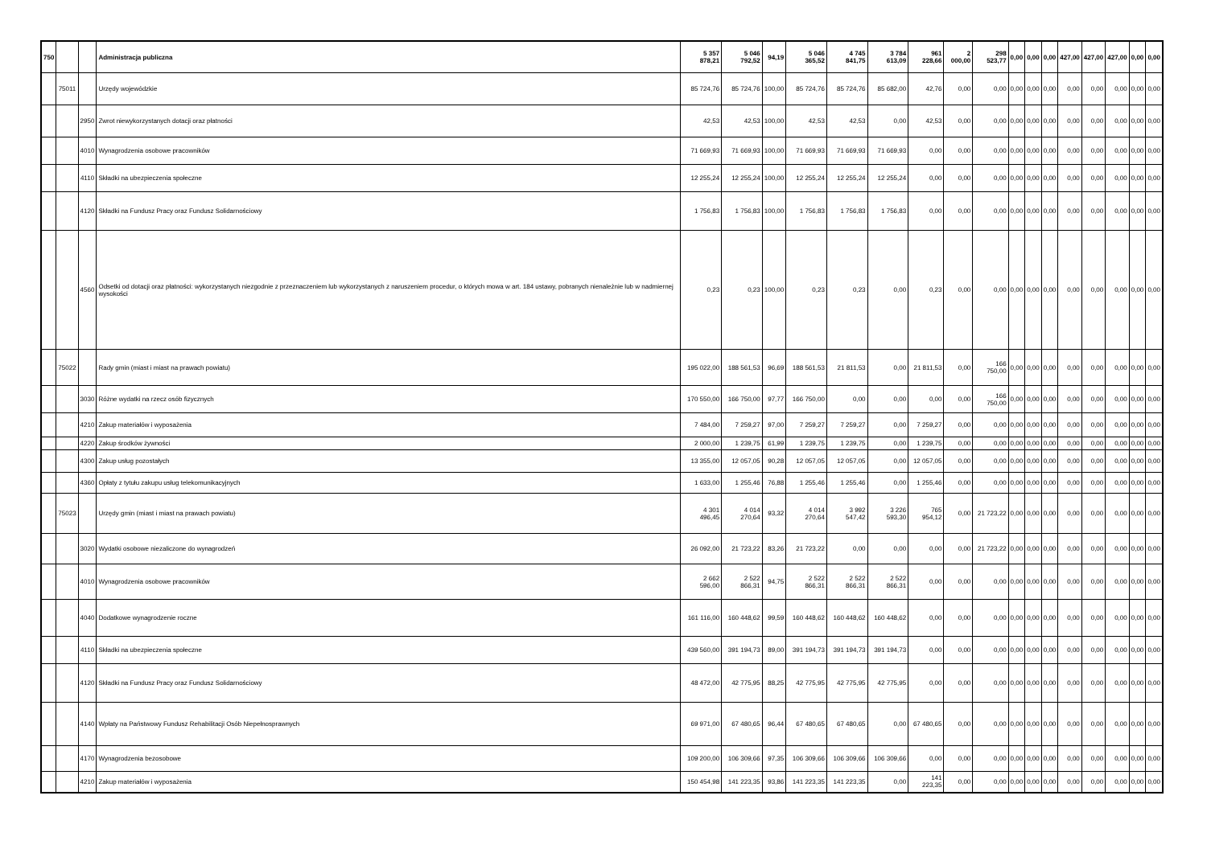| 750 | | | Administracja publiczna | 5 357 878,21 | 5 046 792,52 | 94,19 | 5 046 365,52 | 4 745 841,75 | 3 784 613,09 | 961 228,66 | 2 000,00 | 298 523,77 | 0,00 | 0,00 | 0,00 | 427,00 | 427,00 | 427,00 | 0,00 | 0,00 |
| | 75011 | | Urzędy wojewódzkie | 85 724,76 | 85 724,76 | 100,00 | 85 724,76 | 85 724,76 | 85 682,00 | 42,76 | 0,00 | 0,00 | 0,00 | 0,00 | 0,00 | 0,00 | 0,00 | 0,00 | 0,00 | 0,00 |
| | | 2950 | Zwrot niewykorzystanych dotacji oraz płatności | 42,53 | 42,53 | 100,00 | 42,53 | 42,53 | 0,00 | 42,53 | 0,00 | 0,00 | 0,00 | 0,00 | 0,00 | 0,00 | 0,00 | 0,00 | 0,00 | 0,00 |
| | | 4010 | Wynagrodzenia osobowe pracowników | 71 669,93 | 71 669,93 | 100,00 | 71 669,93 | 71 669,93 | 71 669,93 | 0,00 | 0,00 | 0,00 | 0,00 | 0,00 | 0,00 | 0,00 | 0,00 | 0,00 | 0,00 | 0,00 |
| | | 4110 | Składki na ubezpieczenia społeczne | 12 255,24 | 12 255,24 | 100,00 | 12 255,24 | 12 255,24 | 12 255,24 | 0,00 | 0,00 | 0,00 | 0,00 | 0,00 | 0,00 | 0,00 | 0,00 | 0,00 | 0,00 | 0,00 |
| | | 4120 | Składki na Fundusz Pracy oraz Fundusz Solidarnościowy | 1 756,83 | 1 756,83 | 100,00 | 1 756,83 | 1 756,83 | 1 756,83 | 0,00 | 0,00 | 0,00 | 0,00 | 0,00 | 0,00 | 0,00 | 0,00 | 0,00 | 0,00 | 0,00 |
| | | 4560 | Odsetki od dotacji oraz płatności: wykorzystanych niezgodnie z przeznaczeniem lub wykorzystanych z naruszeniem procedur, o których mowa w art. 184 ustawy, pobranych nienależnie lub w nadmiernej wysokości | 0,23 | 0,23 | 100,00 | 0,23 | 0,23 | 0,00 | 0,23 | 0,00 | 0,00 | 0,00 | 0,00 | 0,00 | 0,00 | 0,00 | 0,00 | 0,00 | 0,00 |
| | 75022 | | Rady gmin (miast i miast na prawach powiatu) | 195 022,00 | 188 561,53 | 96,69 | 188 561,53 | 21 811,53 | 0,00 | 21 811,53 | 0,00 | 166 750,00 | 0,00 | 0,00 | 0,00 | 0,00 | 0,00 | 0,00 | 0,00 | 0,00 |
| | | 3030 | Różne wydatki na rzecz osób fizycznych | 170 550,00 | 166 750,00 | 97,77 | 166 750,00 | 0,00 | 0,00 | 0,00 | 0,00 | 166 750,00 | 0,00 | 0,00 | 0,00 | 0,00 | 0,00 | 0,00 | 0,00 | 0,00 |
| | | 4210 | Zakup materiałów i wyposażenia | 7 484,00 | 7 259,27 | 97,00 | 7 259,27 | 7 259,27 | 0,00 | 7 259,27 | 0,00 | 0,00 | 0,00 | 0,00 | 0,00 | 0,00 | 0,00 | 0,00 | 0,00 | 0,00 |
| | | 4220 | Zakup środków żywności | 2 000,00 | 1 239,75 | 61,99 | 1 239,75 | 1 239,75 | 0,00 | 1 239,75 | 0,00 | 0,00 | 0,00 | 0,00 | 0,00 | 0,00 | 0,00 | 0,00 | 0,00 | 0,00 |
| | | 4300 | Zakup usług pozostałych | 13 355,00 | 12 057,05 | 90,28 | 12 057,05 | 12 057,05 | 0,00 | 12 057,05 | 0,00 | 0,00 | 0,00 | 0,00 | 0,00 | 0,00 | 0,00 | 0,00 | 0,00 | 0,00 |
| | | 4360 | Opłaty z tytułu zakupu usług telekomunikacyjnych | 1 633,00 | 1 255,46 | 76,88 | 1 255,46 | 1 255,46 | 0,00 | 1 255,46 | 0,00 | 0,00 | 0,00 | 0,00 | 0,00 | 0,00 | 0,00 | 0,00 | 0,00 | 0,00 |
| | 75023 | | Urzędy gmin (miast i miast na prawach powiatu) | 4 301 496,45 | 4 014 270,64 | 93,32 | 4 014 270,64 | 3 992 547,42 | 3 226 593,30 | 765 954,12 | 0,00 | 21 723,22 | 0,00 | 0,00 | 0,00 | 0,00 | 0,00 | 0,00 | 0,00 | 0,00 |
| | | 3020 | Wydatki osobowe niezaliczone do wynagrodzeń | 26 092,00 | 21 723,22 | 83,26 | 21 723,22 | 0,00 | 0,00 | 0,00 | 0,00 | 21 723,22 | 0,00 | 0,00 | 0,00 | 0,00 | 0,00 | 0,00 | 0,00 | 0,00 |
| | | 4010 | Wynagrodzenia osobowe pracowników | 2 662 596,00 | 2 522 866,31 | 94,75 | 2 522 866,31 | 2 522 866,31 | 2 522 866,31 | 0,00 | 0,00 | 0,00 | 0,00 | 0,00 | 0,00 | 0,00 | 0,00 | 0,00 | 0,00 | 0,00 |
| | | 4040 | Dodatkowe wynagrodzenie roczne | 161 116,00 | 160 448,62 | 99,59 | 160 448,62 | 160 448,62 | 160 448,62 | 0,00 | 0,00 | 0,00 | 0,00 | 0,00 | 0,00 | 0,00 | 0,00 | 0,00 | 0,00 | 0,00 |
| | | 4110 | Składki na ubezpieczenia społeczne | 439 560,00 | 391 194,73 | 89,00 | 391 194,73 | 391 194,73 | 391 194,73 | 0,00 | 0,00 | 0,00 | 0,00 | 0,00 | 0,00 | 0,00 | 0,00 | 0,00 | 0,00 | 0,00 |
| | | 4120 | Składki na Fundusz Pracy oraz Fundusz Solidarnościowy | 48 472,00 | 42 775,95 | 88,25 | 42 775,95 | 42 775,95 | 42 775,95 | 0,00 | 0,00 | 0,00 | 0,00 | 0,00 | 0,00 | 0,00 | 0,00 | 0,00 | 0,00 | 0,00 |
| | | 4140 | Wpłaty na Państwowy Fundusz Rehabilitacji Osób Niepełnosprawnych | 69 971,00 | 67 480,65 | 96,44 | 67 480,65 | 67 480,65 | 0,00 | 67 480,65 | 0,00 | 0,00 | 0,00 | 0,00 | 0,00 | 0,00 | 0,00 | 0,00 | 0,00 | 0,00 |
| | | 4170 | Wynagrodzenia bezosobowe | 109 200,00 | 106 309,66 | 97,35 | 106 309,66 | 106 309,66 | 106 309,66 | 0,00 | 0,00 | 0,00 | 0,00 | 0,00 | 0,00 | 0,00 | 0,00 | 0,00 | 0,00 | 0,00 |
| | | 4210 | Zakup materiałów i wyposażenia | 150 454,98 | 141 223,35 | 93,86 | 141 223,35 | 141 223,35 | 0,00 | 141 223,35 | 0,00 | 0,00 | 0,00 | 0,00 | 0,00 | 0,00 | 0,00 | 0,00 | 0,00 | 0,00 |